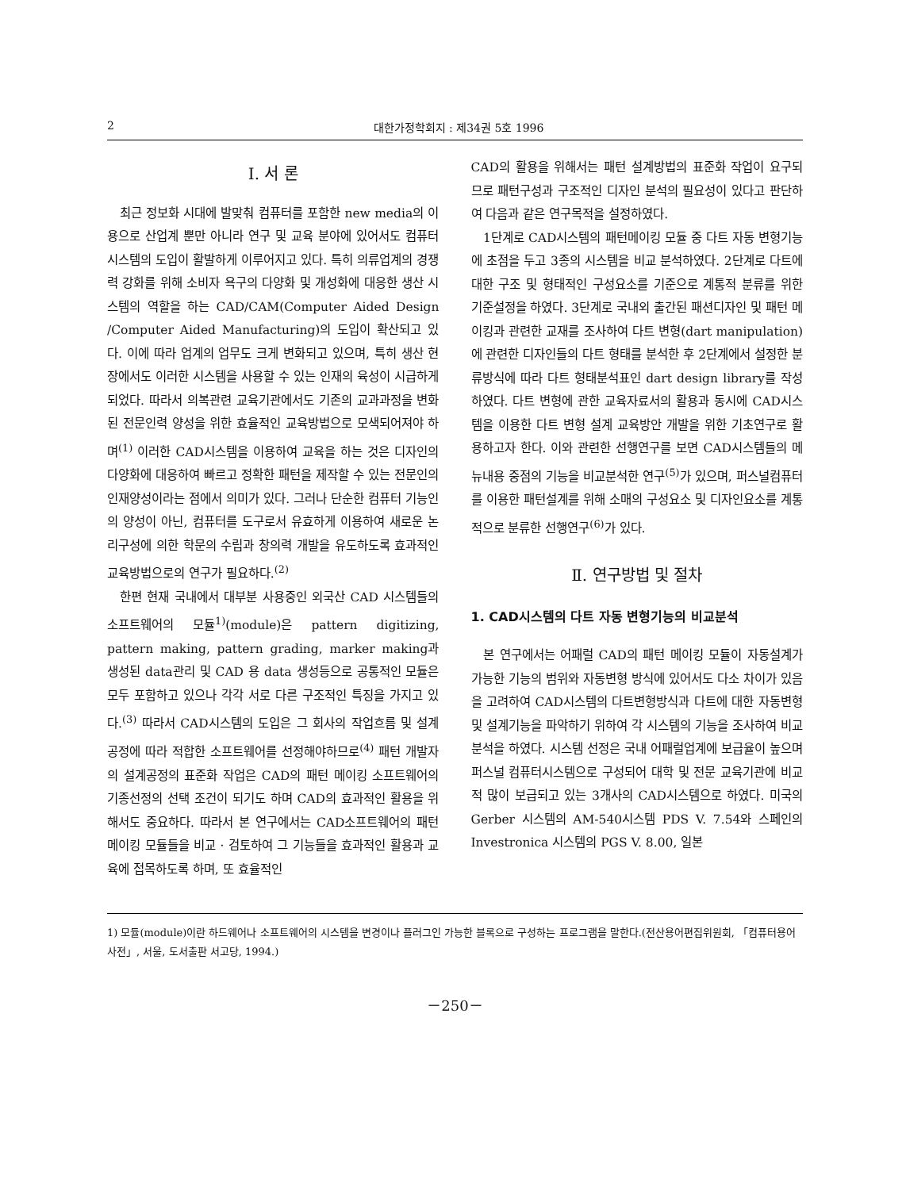2 대한가정학회지 : 제34권 5호 1996
Ⅰ. 서 론
최근 정보화 시대에 발맞춰 컴퓨터를 포함한 new media의 이용으로 산업계 뿐만 아니라 연구 및 교육 분야에 있어서도 컴퓨터 시스템의 도입이 활발하게 이루어지고 있다. 특히 의류업계의 경쟁력 강화를 위해 소비자 욕구의 다양화 및 개성화에 대응한 생산 시스템의 역할을 하는 CAD/CAM(Computer Aided Design /Computer Aided Manufacturing)의 도입이 확산되고 있다. 이에 따라 업계의 업무도 크게 변화되고 있으며, 특히 생산 현장에서도 이러한 시스템을 사용할 수 있는 인재의 육성이 시급하게 되었다. 따라서 의복관련 교육기관에서도 기존의 교과과정을 변화된 전문인력 양성을 위한 효율적인 교육방법으로 모색되어져야 하며<sup>(1)</sup> 이러한 CAD시스템을 이용하여 교육을 하는 것은 디자인의 다양화에 대응하여 빠르고 정확한 패턴을 제작할 수 있는 전문인의 인재양성이라는 점에서 의미가 있다. 그러나 단순한 컴퓨터 기능인의 양성이 아닌, 컴퓨터를 도구로서 유효하게 이용하여 새로운 논리구성에 의한 학문의 수립과 창의력 개발을 유도하도록 효과적인 교육방법으로의 연구가 필요하다.<sup>(2)</sup>
한편 현재 국내에서 대부분 사용중인 외국산 CAD 시스템들의 소프트웨어의 모듈<sup>1)</sup>(module)은 pattern digitizing, pattern making, pattern grading, marker making과 생성된 data관리 및 CAD 용 data 생성등으로 공통적인 모듈은 모두 포함하고 있으나 각각 서로 다른 구조적인 특징을 가지고 있다.<sup>(3)</sup> 따라서 CAD시스템의 도입은 그 회사의 작업흐름 및 설계 공정에 따라 적합한 소프트웨어를 선정해야하므로<sup>(4)</sup> 패턴 개발자의 설계공정의 표준화 작업은 CAD의 패턴 메이킹 소프트웨어의 기종선정의 선택 조건이 되기도 하며 CAD의 효과적인 활용을 위해서도 중요하다. 따라서 본 연구에서는 CAD소프트웨어의 패턴 메이킹 모듈들을 비교 · 검토하여 그 기능들을 효과적인 활용과 교육에 접목하도록 하며, 또 효율적인
CAD의 활용을 위해서는 패턴 설계방법의 표준화 작업이 요구되므로 패턴구성과 구조적인 디자인 분석의 필요성이 있다고 판단하여 다음과 같은 연구목적을 설정하였다.
1단계로 CAD시스템의 패턴메이킹 모듈 중 다트 자동 변형기능에 초점을 두고 3종의 시스템을 비교 분석하였다. 2단계로 다트에 대한 구조 및 형태적인 구성요소를 기준으로 계통적 분류를 위한 기준설정을 하였다. 3단계로 국내외 출간된 패션디자인 및 패턴 메이킹과 관련한 교재를 조사하여 다트 변형(dart manipulation)에 관련한 디자인들의 다트 형태를 분석한 후 2단계에서 설정한 분류방식에 따라 다트 형태분석표인 dart design library를 작성하였다. 다트 변형에 관한 교육자료서의 활용과 동시에 CAD시스템을 이용한 다트 변형 설계 교육방안 개발을 위한 기초연구로 활용하고자 한다. 이와 관련한 선행연구를 보면 CAD시스템들의 메뉴내용 중점의 기능을 비교분석한 연구<sup>(5)</sup>가 있으며, 퍼스널컴퓨터를 이용한 패턴설계를 위해 소매의 구성요소 및 디자인요소를 계통적으로 분류한 선행연구<sup>(6)</sup>가 있다.
Ⅱ. 연구방법 및 절차
1. CAD시스템의 다트 자동 변형기능의 비교분석
본 연구에서는 어패럴 CAD의 패턴 메이킹 모듈이 자동설계가 가능한 기능의 범위와 자동변형 방식에 있어서도 다소 차이가 있음을 고려하여 CAD시스템의 다트변형방식과 다트에 대한 자동변형 및 설계기능을 파악하기 위하여 각 시스템의 기능을 조사하여 비교분석을 하였다. 시스템 선정은 국내 어패럴업계에 보급율이 높으며 퍼스널 컴퓨터시스템으로 구성되어 대학 및 전문 교육기관에 비교적 많이 보급되고 있는 3개사의 CAD시스템으로 하였다. 미국의 Gerber 시스템의 AM-540시스템 PDS V. 7.54와 스페인의 Investronica 시스템의 PGS V. 8.00, 일본
1) 모듈(module)이란 하드웨어나 소프트웨어의 시스템을 변경이나 플러그인 가능한 블록으로 구성하는 프로그램을 말한다.(전산용어편집위원회, 「컴퓨터용어사전」, 서울, 도서출판 서고당, 1994.)
－250－